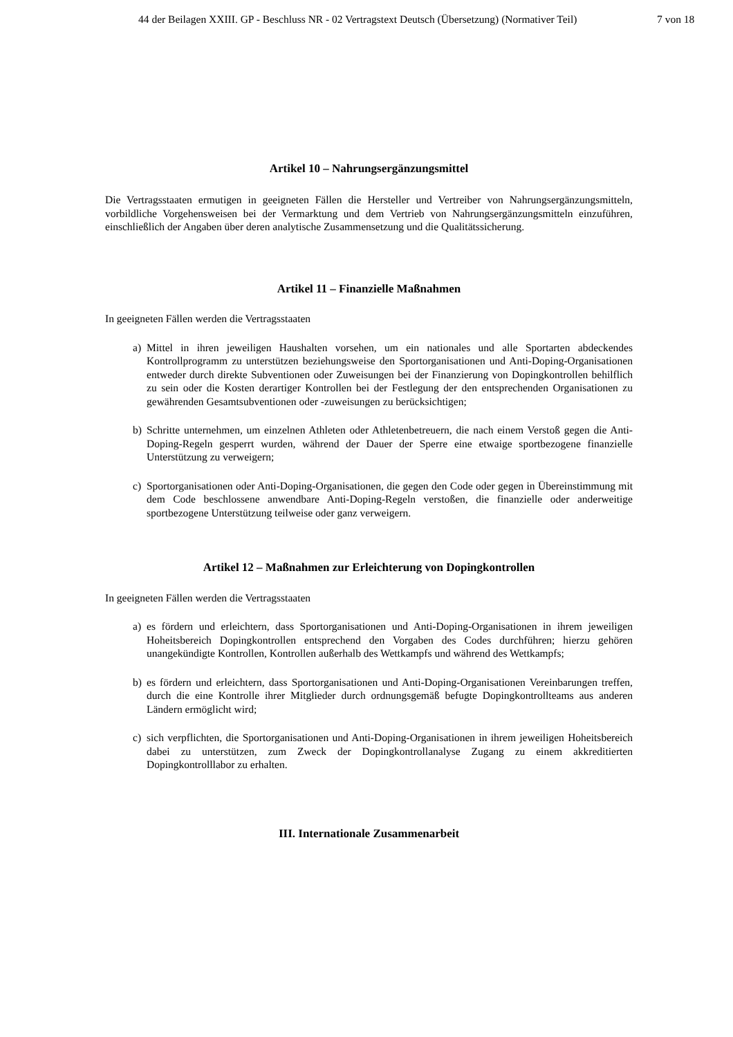44 der Beilagen XXIII. GP - Beschluss NR - 02 Vertragstext Deutsch (Übersetzung) (Normativer Teil)
7 von 18
Artikel 10 – Nahrungsergänzungsmittel
Die Vertragsstaaten ermutigen in geeigneten Fällen die Hersteller und Vertreiber von Nahrungsergänzungsmitteln, vorbildliche Vorgehensweisen bei der Vermarktung und dem Vertrieb von Nahrungsergänzungsmitteln einzuführen, einschließlich der Angaben über deren analytische Zusammensetzung und die Qualitätssicherung.
Artikel 11 – Finanzielle Maßnahmen
In geeigneten Fällen werden die Vertragsstaaten
a) Mittel in ihren jeweiligen Haushalten vorsehen, um ein nationales und alle Sportarten abdeckendes Kontrollprogramm zu unterstützen beziehungsweise den Sportorganisationen und Anti-Doping-Organisationen entweder durch direkte Subventionen oder Zuweisungen bei der Finanzierung von Dopingkontrollen behilflich zu sein oder die Kosten derartiger Kontrollen bei der Festlegung der den entsprechenden Organisationen zu gewährenden Gesamtsubventionen oder -zuweisungen zu berücksichtigen;
b) Schritte unternehmen, um einzelnen Athleten oder Athletenbetreuern, die nach einem Verstoß gegen die Anti-Doping-Regeln gesperrt wurden, während der Dauer der Sperre eine etwaige sportbezogene finanzielle Unterstützung zu verweigern;
c) Sportorganisationen oder Anti-Doping-Organisationen, die gegen den Code oder gegen in Übereinstimmung mit dem Code beschlossene anwendbare Anti-Doping-Regeln verstoßen, die finanzielle oder anderweitige sportbezogene Unterstützung teilweise oder ganz verweigern.
Artikel 12 – Maßnahmen zur Erleichterung von Dopingkontrollen
In geeigneten Fällen werden die Vertragsstaaten
a) es fördern und erleichtern, dass Sportorganisationen und Anti-Doping-Organisationen in ihrem jeweiligen Hoheitsbereich Dopingkontrollen entsprechend den Vorgaben des Codes durchführen; hierzu gehören unangekündigte Kontrollen, Kontrollen außerhalb des Wettkampfs und während des Wettkampfs;
b) es fördern und erleichtern, dass Sportorganisationen und Anti-Doping-Organisationen Vereinbarungen treffen, durch die eine Kontrolle ihrer Mitglieder durch ordnungsgemäß befugte Dopingkontrollteams aus anderen Ländern ermöglicht wird;
c) sich verpflichten, die Sportorganisationen und Anti-Doping-Organisationen in ihrem jeweiligen Hoheitsbereich dabei zu unterstützen, zum Zweck der Dopingkontrollanalyse Zugang zu einem akkreditierten Dopingkontrolllabor zu erhalten.
III. Internationale Zusammenarbeit